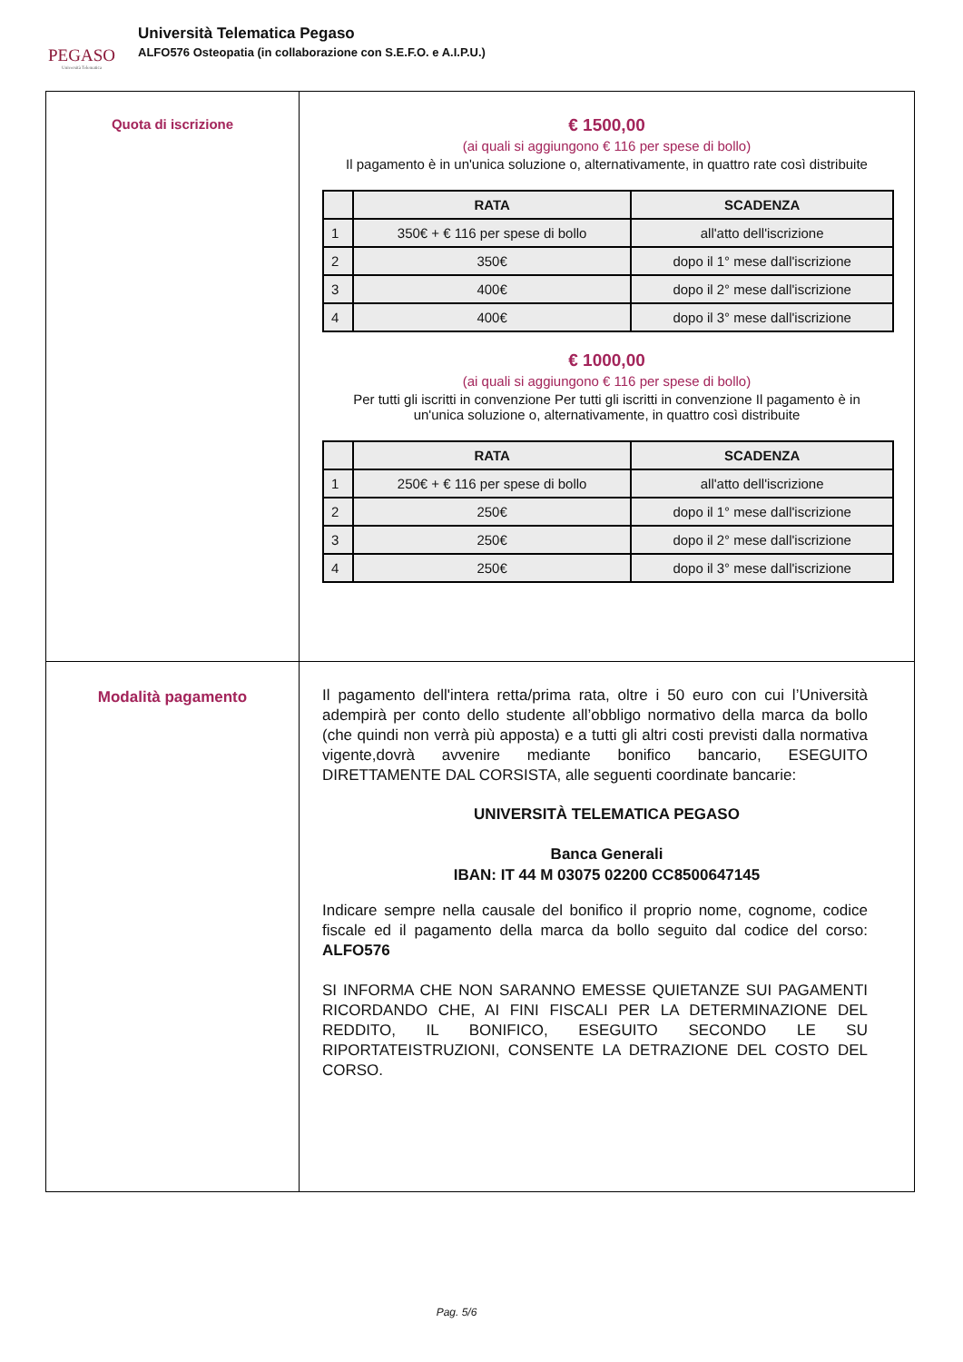PEGASO
Università Telematica
Università Telematica Pegaso
ALFO576 Osteopatia (in collaborazione con S.E.F.O. e A.I.P.U.)
| Quota di iscrizione | € 1500,00 (ai quali si aggiungono € 116 per spese di bollo) Il pagamento è in un'unica soluzione o, alternativamente, in quattro rate così distribuite / / RATA / SCADENZA / / --- / --- / --- / / 1 / 350€ + € 116 per spese di bollo / all'atto dell'iscrizione / / 2 / 350€ / dopo il 1° mese dall'iscrizione / / 3 / 400€ / dopo il 2° mese dall'iscrizione / / 4 / 400€ / dopo il 3° mese dall'iscrizione / € 1000,00 (ai quali si aggiungono € 116 per spese di bollo) Per tutti gli iscritti in convenzione Per tutti gli iscritti in convenzione Il pagamento è in un'unica soluzione o, alternativamente, in quattro così distribuite / / RATA / SCADENZA / / --- / --- / --- / / 1 / 250€ + € 116 per spese di bollo / all'atto dell'iscrizione / / 2 / 250€ / dopo il 1° mese dall'iscrizione / / 3 / 250€ / dopo il 2° mese dall'iscrizione / / 4 / 250€ / dopo il 3° mese dall'iscrizione / |
| Modalità pagamento | Il pagamento dell'intera retta/prima rata, oltre i 50 euro con cui l’Università adempirà per conto dello studente all’obbligo normativo della marca da bollo (che quindi non verrà più apposta) e a tutti gli altri costi previsti dalla normativa vigente,dovrà avvenire mediante bonifico bancario, ESEGUITO DIRETTAMENTE DAL CORSISTA, alle seguenti coordinate bancarie: UNIVERSITÀ TELEMATICA PEGASO Banca Generali IBAN: IT 44 M 03075 02200 CC8500647145 Indicare sempre nella causale del bonifico il proprio nome, cognome, codice fiscale ed il pagamento della marca da bollo seguito dal codice del corso: ALFO576 SI INFORMA CHE NON SARANNO EMESSE QUIETANZE SUI PAGAMENTI RICORDANDO CHE, AI FINI FISCALI PER LA DETERMINAZIONE DEL REDDITO, IL BONIFICO, ESEGUITO SECONDO LE SU RIPORTATEISTRUZIONI, CONSENTE LA DETRAZIONE DEL COSTO DEL CORSO. |
Pag. 5/6